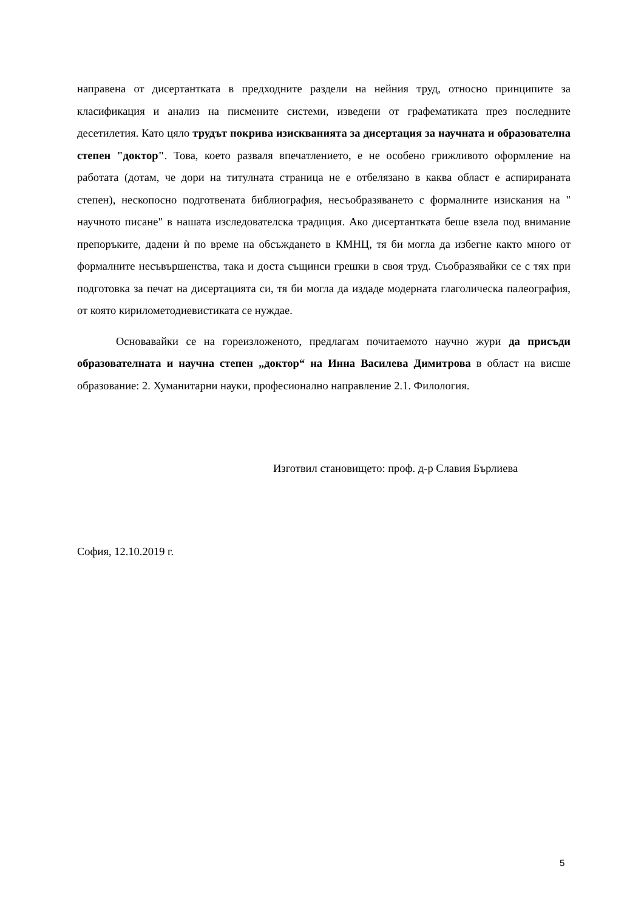направена от дисертантката в предходните раздели на нейния труд, относно принципите за класификация и анализ на писмените системи, изведени от графематиката през последните десетилетия. Като цяло трудът покрива изискванията за дисертация за научната и образователна степен "доктор". Това, което разваля впечатлението, е не особено грижливото оформление на работата (дотам, че дори на титулната страница не е отбелязано в каква област е аспирираната степен), нескопосно подготвената библиография, несъобразяването с формалните изискания на " научното писане" в нашата изследователска традиция. Ако дисертантката беше взела под внимание препоръките, дадени ѝ по време на обсъждането в КМНЦ, тя би могла да избегне както много от формалните несъвършенства, така и доста същинси грешки в своя труд. Съобразявайки се с тях при подготовка за печат на дисертацията си, тя би могла да издаде модерната глаголическа палеография, от която кирилометодиевистиката се нуждае.
Основавайки се на гореизложеното, предлагам почитаемото научно жури да присъди образователната и научна степен „доктор“ на Инна Василева Димитрова в област на висше образование: 2. Хуманитарни науки, професионално направление 2.1. Филология.
Изготвил становището: проф. д-р Славия Бърлиева
София, 12.10.2019 г.
5